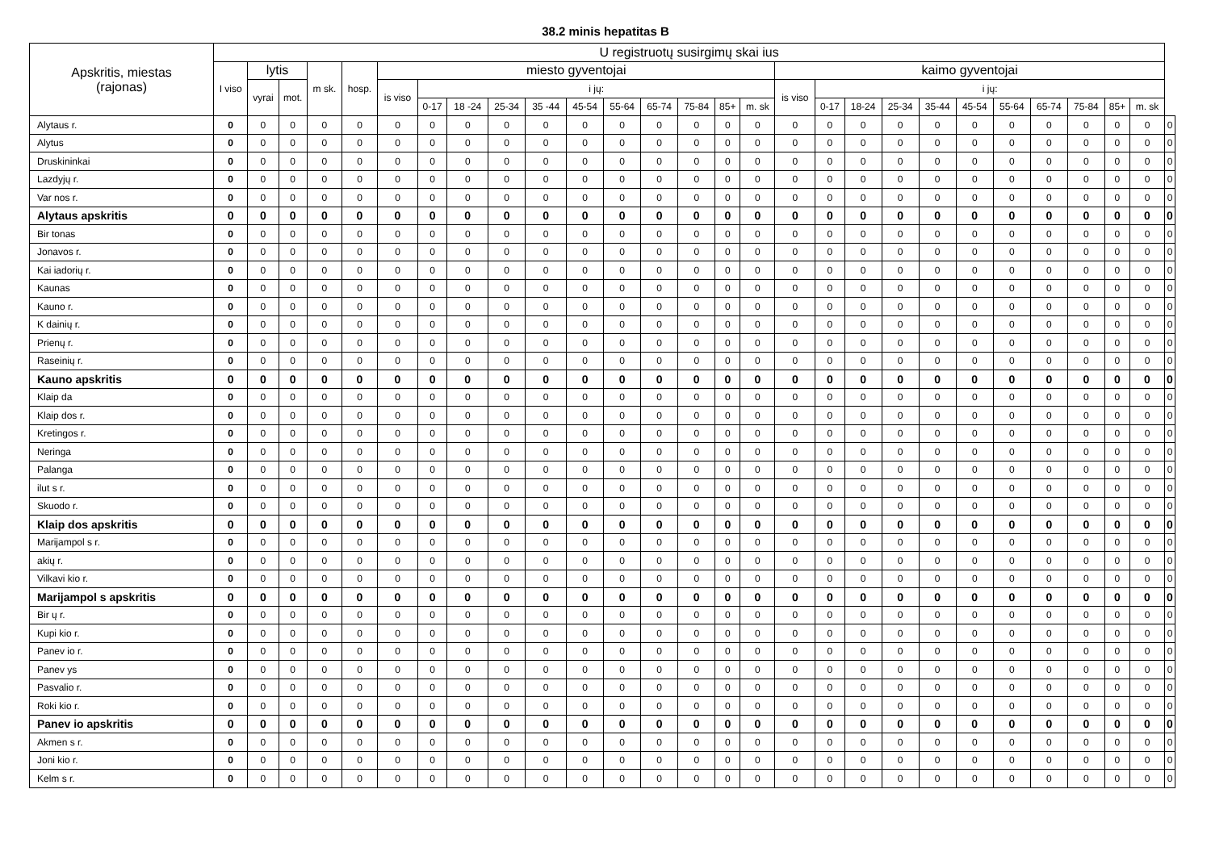38.2 minis hepatitas B
| Apskritis, miestas (rajonas) | U registruotų susirgimų skai ius | | | | | | | | | | | | | | | | | | | | | | | | | | | |
| --- | --- | --- | --- | --- | --- | --- | --- | --- | --- | --- | --- | --- | --- | --- | --- | --- | --- | --- | --- | --- | --- | --- | --- | --- | --- | --- | --- | --- |
| | I viso | lytis | | m sk. | hosp. | miesto gyventojai | | | | | | | | | | | kaimo gyventojai | | | | | | | | | | | |
| | | vyrai | mot. | | | is viso | i jų: | | | | | | | | | | is viso | i jų: | | | | | | | | | | |
| | | | | | | | 0-17 | 18 -24 | 25-34 | 35 -44 | 45-54 | 55-64 | 65-74 | 75-84 | 85+ | m. sk | | 0-17 | 18-24 | 25-34 | 35-44 | 45-54 | 55-64 | 65-74 | 75-84 | 85+ | m. sk | |
| Alytaus r. | 0 | 0 | 0 | 0 | 0 | 0 | 0 | 0 | 0 | 0 | 0 | 0 | 0 | 0 | 0 | 0 | 0 | 0 | 0 | 0 | 0 | 0 | 0 | 0 | 0 | 0 | 0 | 0 |
| Alytus | 0 | 0 | 0 | 0 | 0 | 0 | 0 | 0 | 0 | 0 | 0 | 0 | 0 | 0 | 0 | 0 | 0 | 0 | 0 | 0 | 0 | 0 | 0 | 0 | 0 | 0 | 0 | 0 |
| Druskininkai | 0 | 0 | 0 | 0 | 0 | 0 | 0 | 0 | 0 | 0 | 0 | 0 | 0 | 0 | 0 | 0 | 0 | 0 | 0 | 0 | 0 | 0 | 0 | 0 | 0 | 0 | 0 | 0 |
| Lazdyjų r. | 0 | 0 | 0 | 0 | 0 | 0 | 0 | 0 | 0 | 0 | 0 | 0 | 0 | 0 | 0 | 0 | 0 | 0 | 0 | 0 | 0 | 0 | 0 | 0 | 0 | 0 | 0 | 0 |
| Var nos r. | 0 | 0 | 0 | 0 | 0 | 0 | 0 | 0 | 0 | 0 | 0 | 0 | 0 | 0 | 0 | 0 | 0 | 0 | 0 | 0 | 0 | 0 | 0 | 0 | 0 | 0 | 0 | 0 |
| Alytaus apskritis | 0 | 0 | 0 | 0 | 0 | 0 | 0 | 0 | 0 | 0 | 0 | 0 | 0 | 0 | 0 | 0 | 0 | 0 | 0 | 0 | 0 | 0 | 0 | 0 | 0 | 0 | 0 | 0 |
| Bir tonas | 0 | 0 | 0 | 0 | 0 | 0 | 0 | 0 | 0 | 0 | 0 | 0 | 0 | 0 | 0 | 0 | 0 | 0 | 0 | 0 | 0 | 0 | 0 | 0 | 0 | 0 | 0 | 0 |
| Jonavos r. | 0 | 0 | 0 | 0 | 0 | 0 | 0 | 0 | 0 | 0 | 0 | 0 | 0 | 0 | 0 | 0 | 0 | 0 | 0 | 0 | 0 | 0 | 0 | 0 | 0 | 0 | 0 | 0 |
| Kai iadorių r. | 0 | 0 | 0 | 0 | 0 | 0 | 0 | 0 | 0 | 0 | 0 | 0 | 0 | 0 | 0 | 0 | 0 | 0 | 0 | 0 | 0 | 0 | 0 | 0 | 0 | 0 | 0 | 0 |
| Kaunas | 0 | 0 | 0 | 0 | 0 | 0 | 0 | 0 | 0 | 0 | 0 | 0 | 0 | 0 | 0 | 0 | 0 | 0 | 0 | 0 | 0 | 0 | 0 | 0 | 0 | 0 | 0 | 0 |
| Kauno r. | 0 | 0 | 0 | 0 | 0 | 0 | 0 | 0 | 0 | 0 | 0 | 0 | 0 | 0 | 0 | 0 | 0 | 0 | 0 | 0 | 0 | 0 | 0 | 0 | 0 | 0 | 0 | 0 |
| K dainių r. | 0 | 0 | 0 | 0 | 0 | 0 | 0 | 0 | 0 | 0 | 0 | 0 | 0 | 0 | 0 | 0 | 0 | 0 | 0 | 0 | 0 | 0 | 0 | 0 | 0 | 0 | 0 | 0 |
| Prienų r. | 0 | 0 | 0 | 0 | 0 | 0 | 0 | 0 | 0 | 0 | 0 | 0 | 0 | 0 | 0 | 0 | 0 | 0 | 0 | 0 | 0 | 0 | 0 | 0 | 0 | 0 | 0 | 0 |
| Raseinių r. | 0 | 0 | 0 | 0 | 0 | 0 | 0 | 0 | 0 | 0 | 0 | 0 | 0 | 0 | 0 | 0 | 0 | 0 | 0 | 0 | 0 | 0 | 0 | 0 | 0 | 0 | 0 | 0 |
| Kauno apskritis | 0 | 0 | 0 | 0 | 0 | 0 | 0 | 0 | 0 | 0 | 0 | 0 | 0 | 0 | 0 | 0 | 0 | 0 | 0 | 0 | 0 | 0 | 0 | 0 | 0 | 0 | 0 | 0 |
| Klaip da | 0 | 0 | 0 | 0 | 0 | 0 | 0 | 0 | 0 | 0 | 0 | 0 | 0 | 0 | 0 | 0 | 0 | 0 | 0 | 0 | 0 | 0 | 0 | 0 | 0 | 0 | 0 | 0 |
| Klaip dos r. | 0 | 0 | 0 | 0 | 0 | 0 | 0 | 0 | 0 | 0 | 0 | 0 | 0 | 0 | 0 | 0 | 0 | 0 | 0 | 0 | 0 | 0 | 0 | 0 | 0 | 0 | 0 | 0 |
| Kretingos r. | 0 | 0 | 0 | 0 | 0 | 0 | 0 | 0 | 0 | 0 | 0 | 0 | 0 | 0 | 0 | 0 | 0 | 0 | 0 | 0 | 0 | 0 | 0 | 0 | 0 | 0 | 0 | 0 |
| Neringa | 0 | 0 | 0 | 0 | 0 | 0 | 0 | 0 | 0 | 0 | 0 | 0 | 0 | 0 | 0 | 0 | 0 | 0 | 0 | 0 | 0 | 0 | 0 | 0 | 0 | 0 | 0 | 0 |
| Palanga | 0 | 0 | 0 | 0 | 0 | 0 | 0 | 0 | 0 | 0 | 0 | 0 | 0 | 0 | 0 | 0 | 0 | 0 | 0 | 0 | 0 | 0 | 0 | 0 | 0 | 0 | 0 | 0 |
| ilut s r. | 0 | 0 | 0 | 0 | 0 | 0 | 0 | 0 | 0 | 0 | 0 | 0 | 0 | 0 | 0 | 0 | 0 | 0 | 0 | 0 | 0 | 0 | 0 | 0 | 0 | 0 | 0 | 0 |
| Skuodo r. | 0 | 0 | 0 | 0 | 0 | 0 | 0 | 0 | 0 | 0 | 0 | 0 | 0 | 0 | 0 | 0 | 0 | 0 | 0 | 0 | 0 | 0 | 0 | 0 | 0 | 0 | 0 | 0 |
| Klaip dos apskritis | 0 | 0 | 0 | 0 | 0 | 0 | 0 | 0 | 0 | 0 | 0 | 0 | 0 | 0 | 0 | 0 | 0 | 0 | 0 | 0 | 0 | 0 | 0 | 0 | 0 | 0 | 0 | 0 |
| Marijampol s r. | 0 | 0 | 0 | 0 | 0 | 0 | 0 | 0 | 0 | 0 | 0 | 0 | 0 | 0 | 0 | 0 | 0 | 0 | 0 | 0 | 0 | 0 | 0 | 0 | 0 | 0 | 0 | 0 |
| akių r. | 0 | 0 | 0 | 0 | 0 | 0 | 0 | 0 | 0 | 0 | 0 | 0 | 0 | 0 | 0 | 0 | 0 | 0 | 0 | 0 | 0 | 0 | 0 | 0 | 0 | 0 | 0 | 0 |
| Vilkavi kio r. | 0 | 0 | 0 | 0 | 0 | 0 | 0 | 0 | 0 | 0 | 0 | 0 | 0 | 0 | 0 | 0 | 0 | 0 | 0 | 0 | 0 | 0 | 0 | 0 | 0 | 0 | 0 | 0 |
| Marijampol s apskritis | 0 | 0 | 0 | 0 | 0 | 0 | 0 | 0 | 0 | 0 | 0 | 0 | 0 | 0 | 0 | 0 | 0 | 0 | 0 | 0 | 0 | 0 | 0 | 0 | 0 | 0 | 0 | 0 |
| Bir ų r. | 0 | 0 | 0 | 0 | 0 | 0 | 0 | 0 | 0 | 0 | 0 | 0 | 0 | 0 | 0 | 0 | 0 | 0 | 0 | 0 | 0 | 0 | 0 | 0 | 0 | 0 | 0 | 0 |
| Kupi kio r. | 0 | 0 | 0 | 0 | 0 | 0 | 0 | 0 | 0 | 0 | 0 | 0 | 0 | 0 | 0 | 0 | 0 | 0 | 0 | 0 | 0 | 0 | 0 | 0 | 0 | 0 | 0 | 0 |
| Panev io r. | 0 | 0 | 0 | 0 | 0 | 0 | 0 | 0 | 0 | 0 | 0 | 0 | 0 | 0 | 0 | 0 | 0 | 0 | 0 | 0 | 0 | 0 | 0 | 0 | 0 | 0 | 0 | 0 |
| Panev ys | 0 | 0 | 0 | 0 | 0 | 0 | 0 | 0 | 0 | 0 | 0 | 0 | 0 | 0 | 0 | 0 | 0 | 0 | 0 | 0 | 0 | 0 | 0 | 0 | 0 | 0 | 0 | 0 |
| Pasvalio r. | 0 | 0 | 0 | 0 | 0 | 0 | 0 | 0 | 0 | 0 | 0 | 0 | 0 | 0 | 0 | 0 | 0 | 0 | 0 | 0 | 0 | 0 | 0 | 0 | 0 | 0 | 0 | 0 |
| Roki kio r. | 0 | 0 | 0 | 0 | 0 | 0 | 0 | 0 | 0 | 0 | 0 | 0 | 0 | 0 | 0 | 0 | 0 | 0 | 0 | 0 | 0 | 0 | 0 | 0 | 0 | 0 | 0 | 0 |
| Panev io apskritis | 0 | 0 | 0 | 0 | 0 | 0 | 0 | 0 | 0 | 0 | 0 | 0 | 0 | 0 | 0 | 0 | 0 | 0 | 0 | 0 | 0 | 0 | 0 | 0 | 0 | 0 | 0 | 0 |
| Akmen s r. | 0 | 0 | 0 | 0 | 0 | 0 | 0 | 0 | 0 | 0 | 0 | 0 | 0 | 0 | 0 | 0 | 0 | 0 | 0 | 0 | 0 | 0 | 0 | 0 | 0 | 0 | 0 | 0 |
| Joni kio r. | 0 | 0 | 0 | 0 | 0 | 0 | 0 | 0 | 0 | 0 | 0 | 0 | 0 | 0 | 0 | 0 | 0 | 0 | 0 | 0 | 0 | 0 | 0 | 0 | 0 | 0 | 0 | 0 |
| Kelm s r. | 0 | 0 | 0 | 0 | 0 | 0 | 0 | 0 | 0 | 0 | 0 | 0 | 0 | 0 | 0 | 0 | 0 | 0 | 0 | 0 | 0 | 0 | 0 | 0 | 0 | 0 | 0 | 0 |